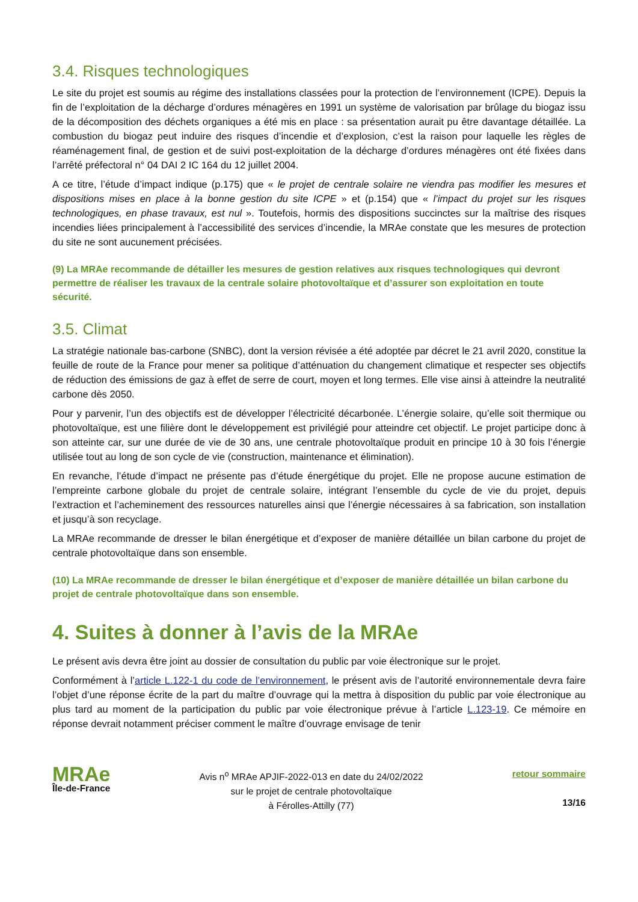3.4. Risques technologiques
Le site du projet est soumis au régime des installations classées pour la protection de l’environnement (ICPE). Depuis la fin de l’exploitation de la décharge d’ordures ménagères en 1991 un système de valorisation par brûlage du biogaz issu de la décomposition des déchets organiques a été mis en place : sa présentation aurait pu être davantage détaillée. La combustion du biogaz peut induire des risques d’incendie et d’explosion, c’est la raison pour laquelle les règles de réaménagement final, de gestion et de suivi post-exploitation de la décharge d’ordures ménagères ont été fixées dans l’arrêté préfectoral n° 04 DAI 2 IC 164 du 12 juillet 2004.
A ce titre, l’étude d’impact indique (p.175) que « le projet de centrale solaire ne viendra pas modifier les mesures et dispositions mises en place à la bonne gestion du site ICPE » et (p.154) que « l’impact du projet sur les risques technologiques, en phase travaux, est nul ». Toutefois, hormis des dispositions succinctes sur la maîtrise des risques incendies liées principalement à l’accessibilité des services d’incendie, la MRAe constate que les mesures de protection du site ne sont aucunement précisées.
(9) La MRAe recommande de détailler les mesures de gestion relatives aux risques technologiques qui devront permettre de réaliser les travaux de la centrale solaire photovoltaïque et d’assurer son exploitation en toute sécurité.
3.5. Climat
La stratégie nationale bas-carbone (SNBC), dont la version révisée a été adoptée par décret le 21 avril 2020, constitue la feuille de route de la France pour mener sa politique d’atténuation du changement climatique et respecter ses objectifs de réduction des émissions de gaz à effet de serre de court, moyen et long termes. Elle vise ainsi à atteindre la neutralité carbone dès 2050.
Pour y parvenir, l’un des objectifs est de développer l’électricité décarbonée. L’énergie solaire, qu’elle soit thermique ou photovoltaïque, est une filière dont le développement est privilégié pour atteindre cet objectif. Le projet participe donc à son atteinte car, sur une durée de vie de 30 ans, une centrale photovoltaïque produit en principe 10 à 30 fois l’énergie utilisée tout au long de son cycle de vie (construction, maintenance et élimination).
En revanche, l’étude d’impact ne présente pas d’étude énergétique du projet. Elle ne propose aucune estimation de l’empreinte carbone globale du projet de centrale solaire, intégrant l’ensemble du cycle de vie du projet, depuis l’extraction et l’acheminement des ressources naturelles ainsi que l’énergie nécessaires à sa fabrication, son installation et jusqu’à son recyclage.
La MRAe recommande de dresser le bilan énergétique et d’exposer de manière détaillée un bilan carbone du projet de centrale photovoltaïque dans son ensemble.
(10) La MRAe recommande de dresser le bilan énergétique et d’exposer de manière détaillée un bilan carbone du projet de centrale photovoltaïque dans son ensemble.
4. Suites à donner à l’avis de la MRAe
Le présent avis devra être joint au dossier de consultation du public par voie électronique sur le projet.
Conformément à l’article L.122-1 du code de l’environnement, le présent avis de l’autorité environnementale devra faire l’objet d’une réponse écrite de la part du maître d’ouvrage qui la mettra à disposition du public par voie électronique au plus tard au moment de la participation du public par voie électronique prévue à l’article L.123-19. Ce mémoire en réponse devrait notamment préciser comment le maître d’ouvrage envisage de tenir
MRAe
Île-de-France
Avis n<sup>o</sup> MRAe APJIF-2022-013 en date du 24/02/2022
sur le projet de centrale photovoltaïque
à Férolles-Attilly (77)
retour sommaire
13/16